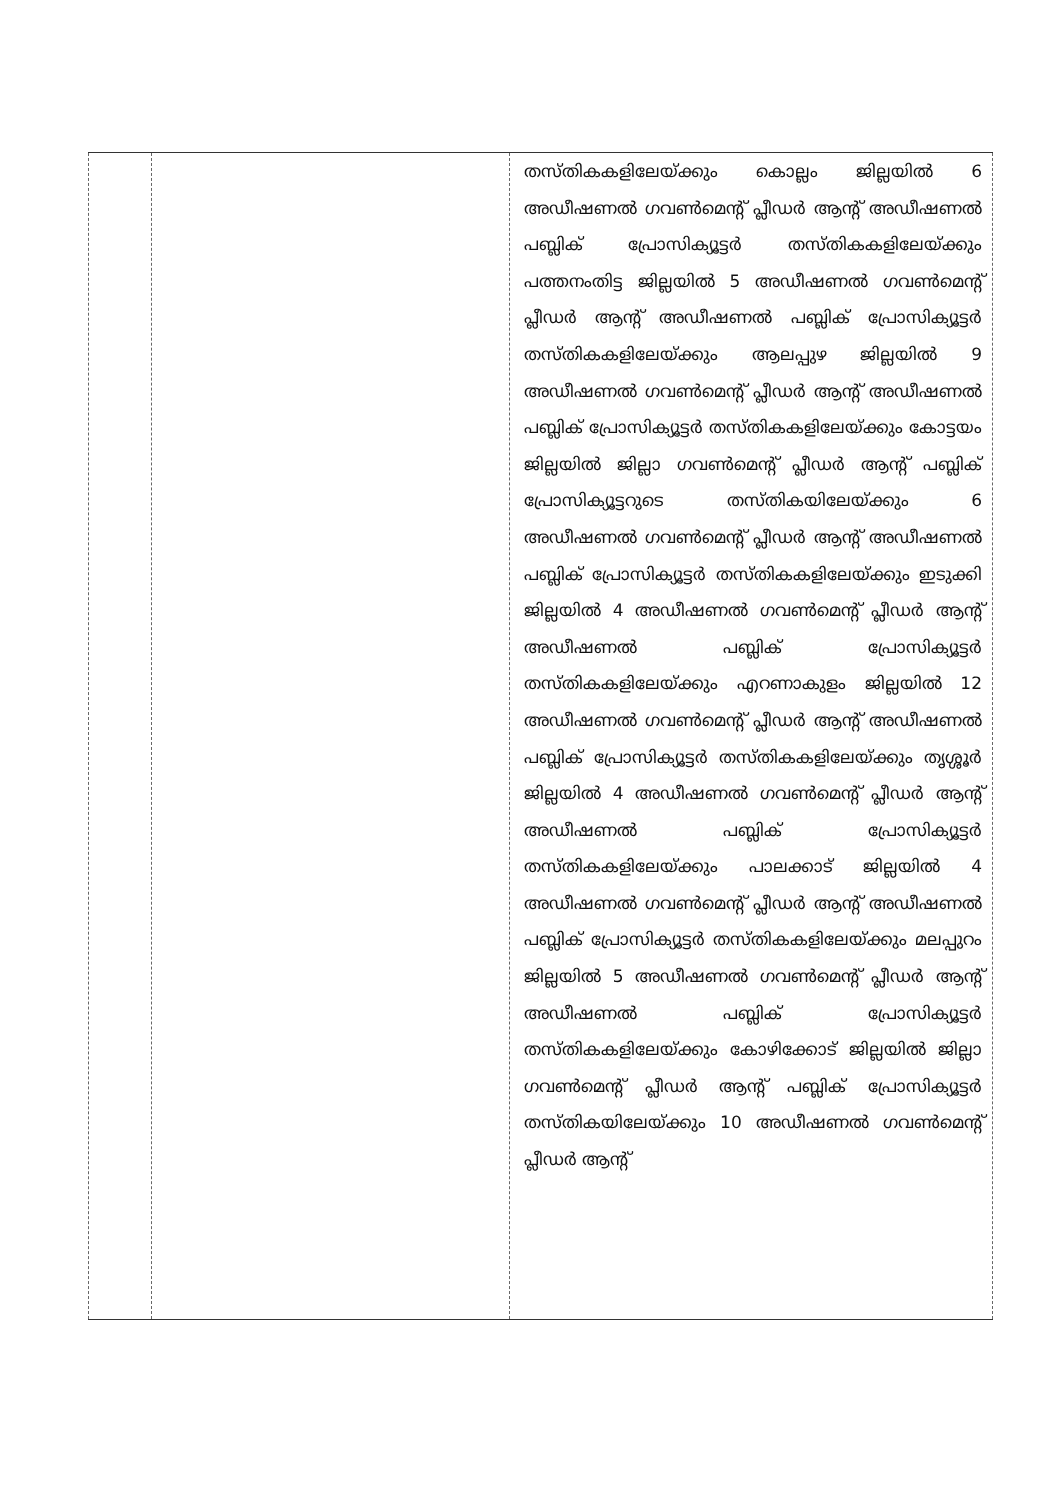| | | തസ്തികകളിലേയ്ക്കും കൊല്ലം ജില്ലയിൽ 6 അഡീഷണൽ ഗവൺമെന്റ് പ്ലീഡർ ആന്റ് അഡീഷണൽ പബ്ലിക് പ്രോസിക്യൂട്ടർ തസ്തികകളിലേയ്ക്കും പത്തനംതിട്ട ജില്ലയിൽ 5 അഡീഷണൽ ഗവൺമെന്റ് പ്ലീഡർ ആന്റ് അഡീഷണൽ പബ്ലിക് പ്രോസിക്യൂട്ടർ തസ്തികകളിലേയ്ക്കും ആലപ്പുഴ ജില്ലയിൽ 9 അഡീഷണൽ ഗവൺമെന്റ് പ്ലീഡർ ആന്റ് അഡീഷണൽ പബ്ലിക് പ്രോസിക്യൂട്ടർ തസ്തികകളിലേയ്ക്കും കോട്ടയം ജില്ലയിൽ ജില്ലാ ഗവൺമെന്റ് പ്ലീഡർ ആന്റ് പബ്ലിക് പ്രോസിക്യൂട്ടറുടെ തസ്തികയിലേയ്ക്കും 6 അഡീഷണൽ ഗവൺമെന്റ് പ്ലീഡർ ആന്റ് അഡീഷണൽ പബ്ലിക് പ്രോസിക്യൂട്ടർ തസ്തികകളിലേയ്ക്കും ഇടുക്കി ജില്ലയിൽ 4 അഡീഷണൽ ഗവൺമെന്റ് പ്ലീഡർ ആന്റ് അഡീഷണൽ പബ്ലിക് പ്രോസിക്യൂട്ടർ തസ്തികകളിലേയ്ക്കും എറണാകുളം ജില്ലയിൽ 12 അഡീഷണൽ ഗവൺമെന്റ് പ്ലീഡർ ആന്റ് അഡീഷണൽ പബ്ലിക് പ്രോസിക്യൂട്ടർ തസ്തികകളിലേയ്ക്കും തൃശ്ശൂർ ജില്ലയിൽ 4 അഡീഷണൽ ഗവൺമെന്റ് പ്ലീഡർ ആന്റ് അഡീഷണൽ പബ്ലിക് പ്രോസിക്യൂട്ടർ തസ്തികകളിലേയ്ക്കും പാലക്കാട് ജില്ലയിൽ 4 അഡീഷണൽ ഗവൺമെന്റ് പ്ലീഡർ ആന്റ് അഡീഷണൽ പബ്ലിക് പ്രോസിക്യൂട്ടർ തസ്തികകളിലേയ്ക്കും മലപ്പുറം ജില്ലയിൽ 5 അഡീഷണൽ ഗവൺമെന്റ് പ്ലീഡർ ആന്റ് അഡീഷണൽ പബ്ലിക് പ്രോസിക്യൂട്ടർ തസ്തികകളിലേയ്ക്കും കോഴിക്കോട് ജില്ലയിൽ ജില്ലാ ഗവൺമെന്റ് പ്ലീഡർ ആന്റ് പബ്ലിക് പ്രോസിക്യൂട്ടർ തസ്തികയിലേയ്ക്കും 10 അഡീഷണൽ ഗവൺമെന്റ് പ്ലീഡർ ആന്റ് |